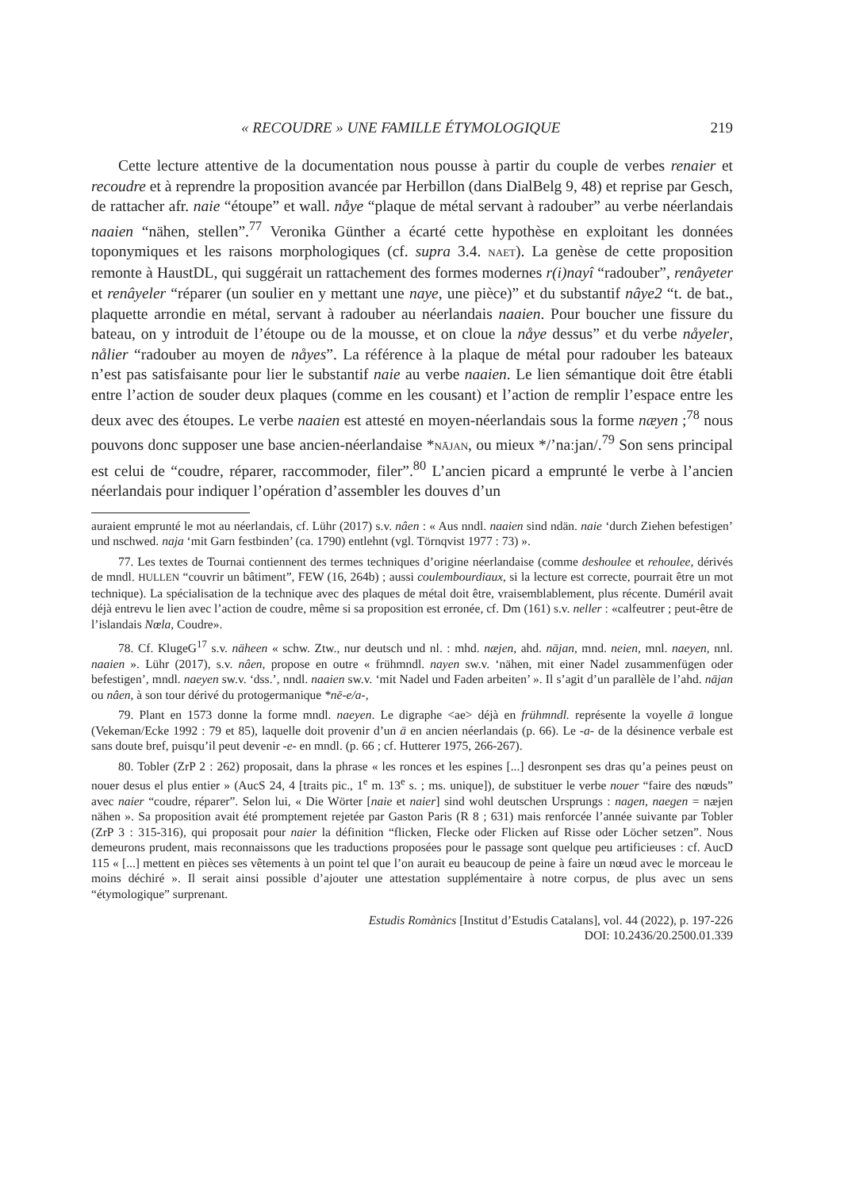« RECOUDRE » UNE FAMILLE ÉTYMOLOGIQUE 219
Cette lecture attentive de la documentation nous pousse à partir du couple de verbes renaier et recoudre et à reprendre la proposition avancée par Herbillon (dans DialBelg 9, 48) et reprise par Gesch, de rattacher afr. naie “étoupe” et wall. nåye “plaque de métal servant à radouber” au verbe néerlandais naaien “nähen, stellen”.<sup>77</sup> Veronika Günther a écarté cette hypothèse en exploitant les données toponymiques et les raisons morphologiques (cf. supra 3.4. NAET). La genèse de cette proposition remonte à HaustDL, qui suggérait un rattachement des formes modernes r(i)nayî “radouber”, renâyeter et renâyeler “réparer (un soulier en y mettant une naye, une pièce)” et du substantif nâye2 “t. de bat., plaquette arrondie en métal, servant à radouber au néerlandais naaien. Pour boucher une fissure du bateau, on y introduit de l’étoupe ou de la mousse, et on cloue la nåye dessus” et du verbe nåyeler, nålier “radouber au moyen de nåyes”. La référence à la plaque de métal pour radouber les bateaux n’est pas satisfaisante pour lier le substantif naie au verbe naaien. Le lien sémantique doit être établi entre l’action de souder deux plaques (comme en les cousant) et l’action de remplir l’espace entre les deux avec des étoupes. Le verbe naaien est attesté en moyen-néerlandais sous la forme næyen ;<sup>78</sup> nous pouvons donc supposer une base ancien-néerlandaise *NĀJAN, ou mieux */’naːjan/.<sup>79</sup> Son sens principal est celui de “coudre, réparer, raccommoder, filer”.<sup>80</sup> L’ancien picard a emprunté le verbe à l’ancien néerlandais pour indiquer l’opération d’assembler les douves d’un
auraient emprunté le mot au néerlandais, cf. Lühr (2017) s.v. nâen : « Aus nndl. naaien sind ndän. naie ‘durch Ziehen befestigen’ und nschwed. naja ‘mit Garn festbinden’ (ca. 1790) entlehnt (vgl. Törnqvist 1977 : 73) ».
77. Les textes de Tournai contiennent des termes techniques d’origine néerlandaise (comme deshoulee et rehoulee, dérivés de mndl. HULLEN “couvrir un bâtiment”, FEW (16, 264b) ; aussi coulembourdiaux, si la lecture est correcte, pourrait être un mot technique). La spécialisation de la technique avec des plaques de métal doit être, vraisemblablement, plus récente. Duméril avait déjà entrevu le lien avec l’action de coudre, même si sa proposition est erronée, cf. Dm (161) s.v. neller : «calfeutrer ; peut-être de l’islandais Nœla, Coudre».
78. Cf. KlugeG<sup>17</sup> s.v. näheen « schw. Ztw., nur deutsch und nl. : mhd. næjen, ahd. nājan, mnd. neien, mnl. naeyen, nnl. naaien ». Lühr (2017), s.v. nâen, propose en outre « frühmndl. nayen sw.v. ‘nähen, mit einer Nadel zusammenfügen oder befestigen’, mndl. naeyen sw.v. ‘dss.’, nndl. naaien sw.v. ‘mit Nadel und Faden arbeiten’ ». Il s’agit d’un parallèle de l’ahd. nājan ou nâen, à son tour dérivé du protogermanique *nē-e/a-,
79. Plant en 1573 donne la forme mndl. naeyen. Le digraphe <ae> déjà en frühmndl. représente la voyelle ā longue (Vekeman/Ecke 1992 : 79 et 85), laquelle doit provenir d’un ā en ancien néerlandais (p. 66). Le -a- de la désinence verbale est sans doute bref, puisqu’il peut devenir -e- en mndl. (p. 66 ; cf. Hutterer 1975, 266-267).
80. Tobler (ZrP 2 : 262) proposait, dans la phrase « les ronces et les espines [...] desronpent ses dras qu’a peines peust on nouer desus el plus entier » (AucS 24, 4 [traits pic., 1<sup>e</sup> m. 13<sup>e</sup> s. ; ms. unique]), de substituer le verbe nouer “faire des nœuds” avec naier “coudre, réparer”. Selon lui, « Die Wörter [naie et naier] sind wohl deutschen Ursprungs : nagen, naegen = næjen nähen ». Sa proposition avait été promptement rejetée par Gaston Paris (R 8 ; 631) mais renforcée l’année suivante par Tobler (ZrP 3 : 315-316), qui proposait pour naier la définition “flicken, Flecke oder Flicken auf Risse oder Löcher setzen”. Nous demeurons prudent, mais reconnaissons que les traductions proposées pour le passage sont quelque peu artificieuses : cf. AucD 115 « [...] mettent en pièces ses vêtements à un point tel que l’on aurait eu beaucoup de peine à faire un nœud avec le morceau le moins déchiré ». Il serait ainsi possible d’ajouter une attestation supplémentaire à notre corpus, de plus avec un sens “étymologique” surprenant.
Estudis Romànics [Institut d’Estudis Catalans], vol. 44 (2022), p. 197-226
DOI: 10.2436/20.2500.01.339